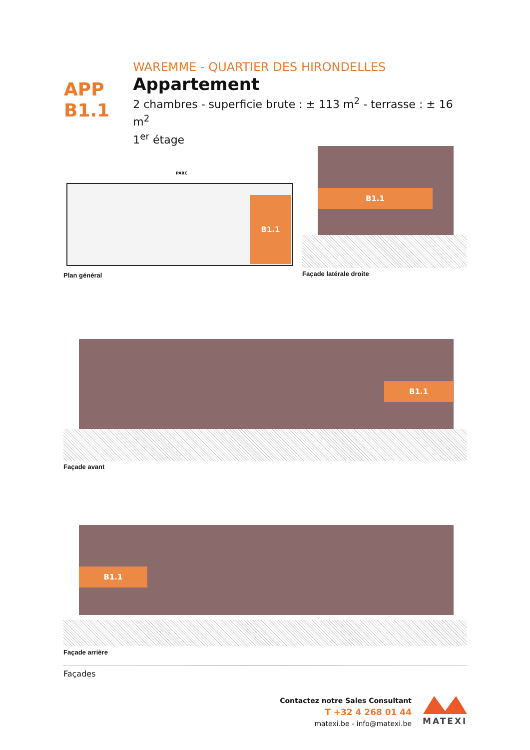APP
B1.1
WAREMME - QUARTIER DES HIRONDELLES
Appartement
2 chambres - superficie brute : ± 113 m<sup>2</sup> - terrasse : ± 16 m<sup>2</sup>
1<sup>er</sup> étage
PARC
B1.1
Plan général
B1.1
Façade latérale droite
B1.1
Façade avant
B1.1
Façade arrière
Façades
Contactez notre Sales Consultant
T +32 4 268 01 44
matexi.be - info@matexi.be
MATEXI